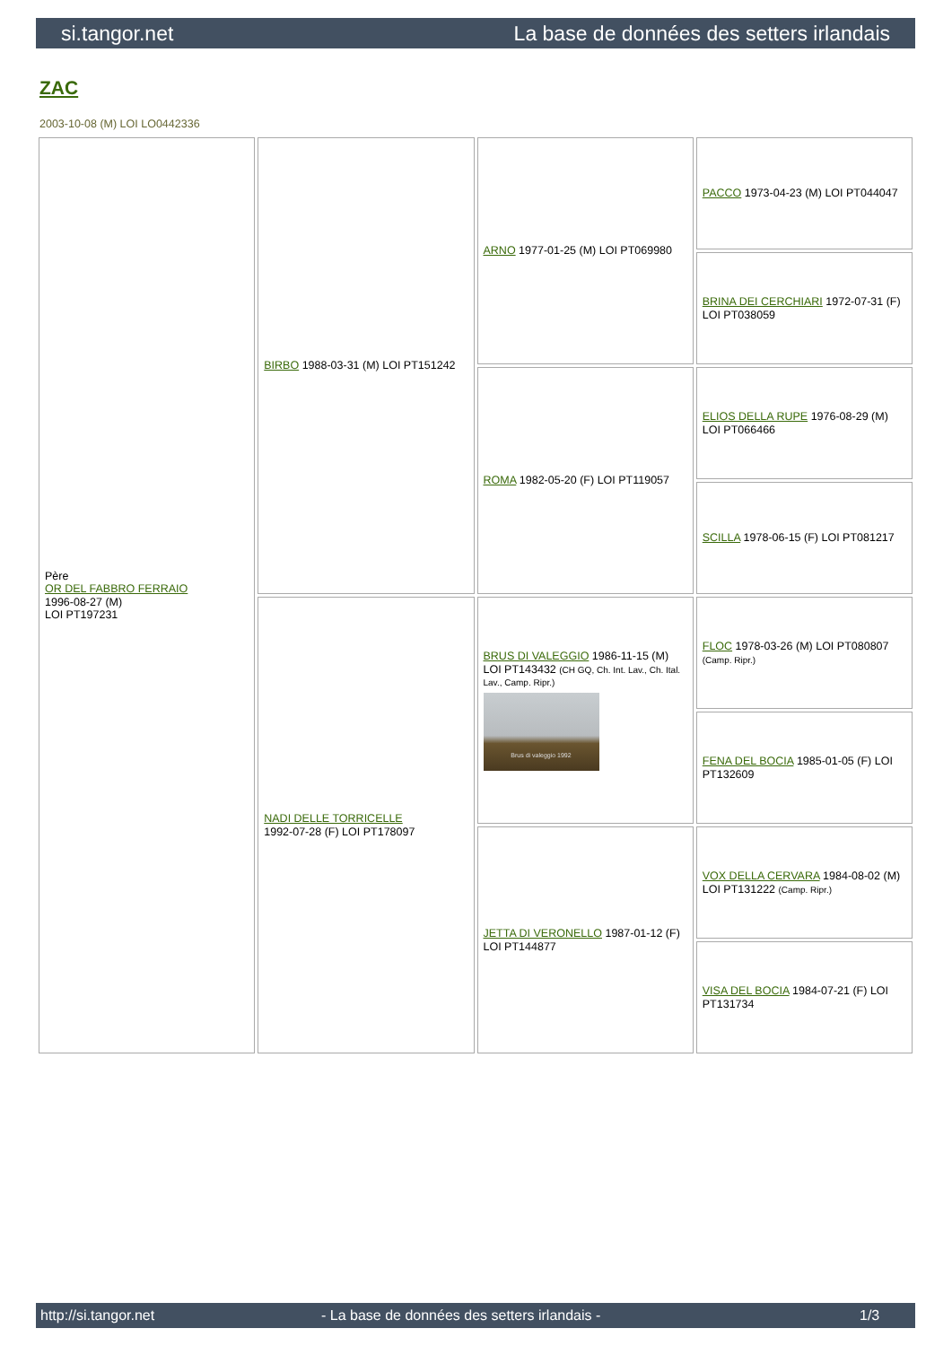si.tangor.net La base de données des setters irlandais
ZAC
2003-10-08 (M) LOI LO0442336
| Père OR DEL FABBRO FERRAIO 1996-08-27 (M) LOI PT197231 | BIRBO 1988-03-31 (M) LOI PT151242 | ARNO 1977-01-25 (M) LOI PT069980 | PACCO 1973-04-23 (M) LOI PT044047 |
| | | | BRINA DEI CERCHIARI 1972-07-31 (F) LOI PT038059 |
| | | ROMA 1982-05-20 (F) LOI PT119057 | ELIOS DELLA RUPE 1976-08-29 (M) LOI PT066466 |
| | | | SCILLA 1978-06-15 (F) LOI PT081217 |
| | NADI DELLE TORRICELLE 1992-07-28 (F) LOI PT178097 | BRUS DI VALEGGIO 1986-11-15 (M) LOI PT143432 (CH GQ, Ch. Int. Lav., Ch. Ital. Lav., Camp. Ripr.) Brus di valeggio 1992 | FLOC 1978-03-26 (M) LOI PT080807 (Camp. Ripr.) |
| | | | FENA DEL BOCIA 1985-01-05 (F) LOI PT132609 |
| | | JETTA DI VERONELLO 1987-01-12 (F) LOI PT144877 | VOX DELLA CERVARA 1984-08-02 (M) LOI PT131222 (Camp. Ripr.) |
| | | | VISA DEL BOCIA 1984-07-21 (F) LOI PT131734 |
http://si.tangor.net - La base de données des setters irlandais - 1/3